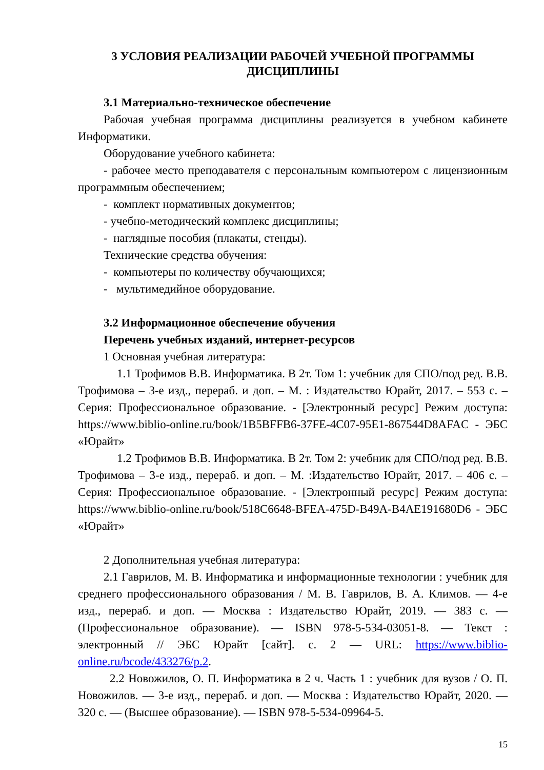3 УСЛОВИЯ РЕАЛИЗАЦИИ РАБОЧЕЙ УЧЕБНОЙ ПРОГРАММЫ ДИСЦИПЛИНЫ
3.1 Материально-техническое обеспечение
Рабочая учебная программа дисциплины реализуется в учебном кабинете Информатики.
Оборудование учебного кабинета:
- рабочее место преподавателя с персональным компьютером с лицензионным программным обеспечением;
- комплект нормативных документов;
- учебно-методический комплекс дисциплины;
- наглядные пособия (плакаты, стенды).
Технические средства обучения:
- компьютеры по количеству обучающихся;
- мультимедийное оборудование.
3.2 Информационное обеспечение обучения
Перечень учебных изданий, интернет-ресурсов
1 Основная учебная литература:
1.1 Трофимов В.В. Информатика. В 2т. Том 1: учебник для СПО/под ред. В.В. Трофимова – 3-е изд., перераб. и доп. – М. : Издательство Юрайт, 2017. – 553 с. – Серия: Профессиональное образование. - [Электронный ресурс] Режим доступа: https://www.biblio-online.ru/book/1B5BFFB6-37FE-4C07-95E1-867544D8AFAC - ЭБС «Юрайт»
1.2 Трофимов В.В. Информатика. В 2т. Том 2: учебник для СПО/под ред. В.В. Трофимова – 3-е изд., перераб. и доп. – М. :Издательство Юрайт, 2017. – 406 с. – Серия: Профессиональное образование. - [Электронный ресурс] Режим доступа: https://www.biblio-online.ru/book/518C6648-BFEA-475D-B49A-B4AE191680D6 - ЭБС «Юрайт»
2 Дополнительная учебная литература:
2.1 Гаврилов, М. В. Информатика и информационные технологии : учебник для среднего профессионального образования / М. В. Гаврилов, В. А. Климов. — 4-е изд., перераб. и доп. — Москва : Издательство Юрайт, 2019. — 383 с. — (Профессиональное образование). — ISBN 978-5-534-03051-8. — Текст : электронный // ЭБС Юрайт [сайт]. с. 2 — URL: https://www.biblio-online.ru/bcode/433276/p.2.
2.2 Новожилов, О. П. Информатика в 2 ч. Часть 1 : учебник для вузов / О. П. Новожилов. — 3-е изд., перераб. и доп. — Москва : Издательство Юрайт, 2020. — 320 с. — (Высшее образование). — ISBN 978-5-534-09964-5.
15